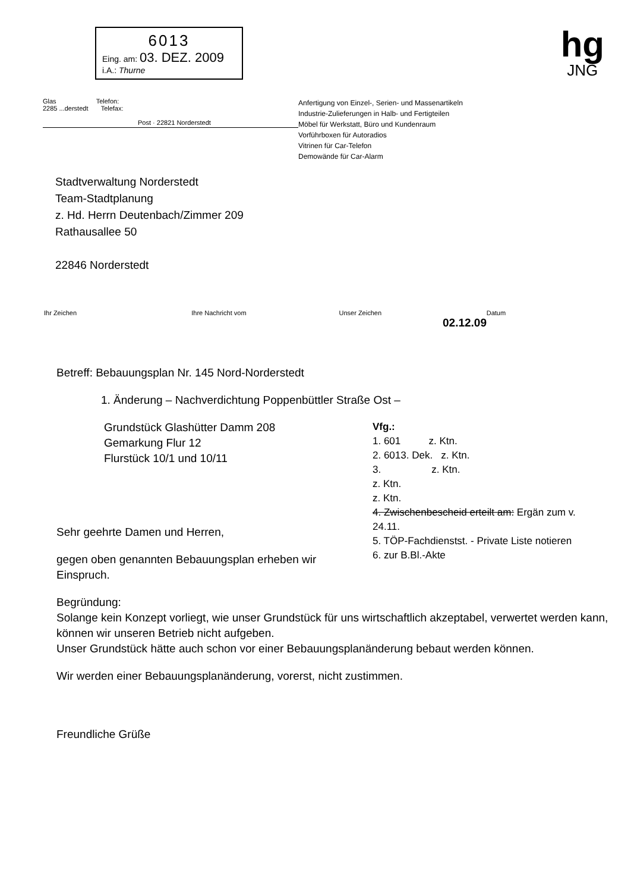6013
Eing. am: 03. DEZ. 2009
i.A.: Thurne
hg
JNG
Glas Telefon:
2285 ...derstedt Telefax:
Post · 22821 Norderstedt
Anfertigung von Einzel-, Serien- und Massenartikeln
Industrie-Zulieferungen in Halb- und Fertigteilen
Möbel für Werkstatt, Büro und Kundenraum
Vorführboxen für Autoradios
Vitrinen für Car-Telefon
Demowände für Car-Alarm
Stadtverwaltung Norderstedt
Team-Stadtplanung
z. Hd. Herrn Deutenbach/Zimmer 209
Rathausallee 50
22846 Norderstedt
Ihr Zeichen Ihre Nachricht vom Unser Zeichen Datum
02.12.09
Betreff: Bebauungsplan Nr. 145 Nord-Norderstedt
1. Änderung – Nachverdichtung Poppenbüttler Straße Ost –
Vfg.:
1. 601 z. Ktn.
2. 6013. Dek. z. Ktn.
3. z. Ktn.
z. Ktn.
z. Ktn.
4. Zwischenbescheid erteilt am: Ergän zum v. 24.11.
5. TÖP-Fachdienstst. - Private Liste notieren
6. zur B.Bl.-Akte
Grundstück Glashütter Damm 208
Gemarkung Flur 12
Flurstück 10/1 und 10/11
Sehr geehrte Damen und Herren,
gegen oben genannten Bebauungsplan erheben wir Einspruch.
Begründung:
Solange kein Konzept vorliegt, wie unser Grundstück für uns wirtschaftlich akzeptabel, verwertet werden kann, können wir unseren Betrieb nicht aufgeben.
Unser Grundstück hätte auch schon vor einer Bebauungsplanänderung bebaut werden können.
Wir werden einer Bebauungsplanänderung, vorerst, nicht zustimmen.
Freundliche Grüße